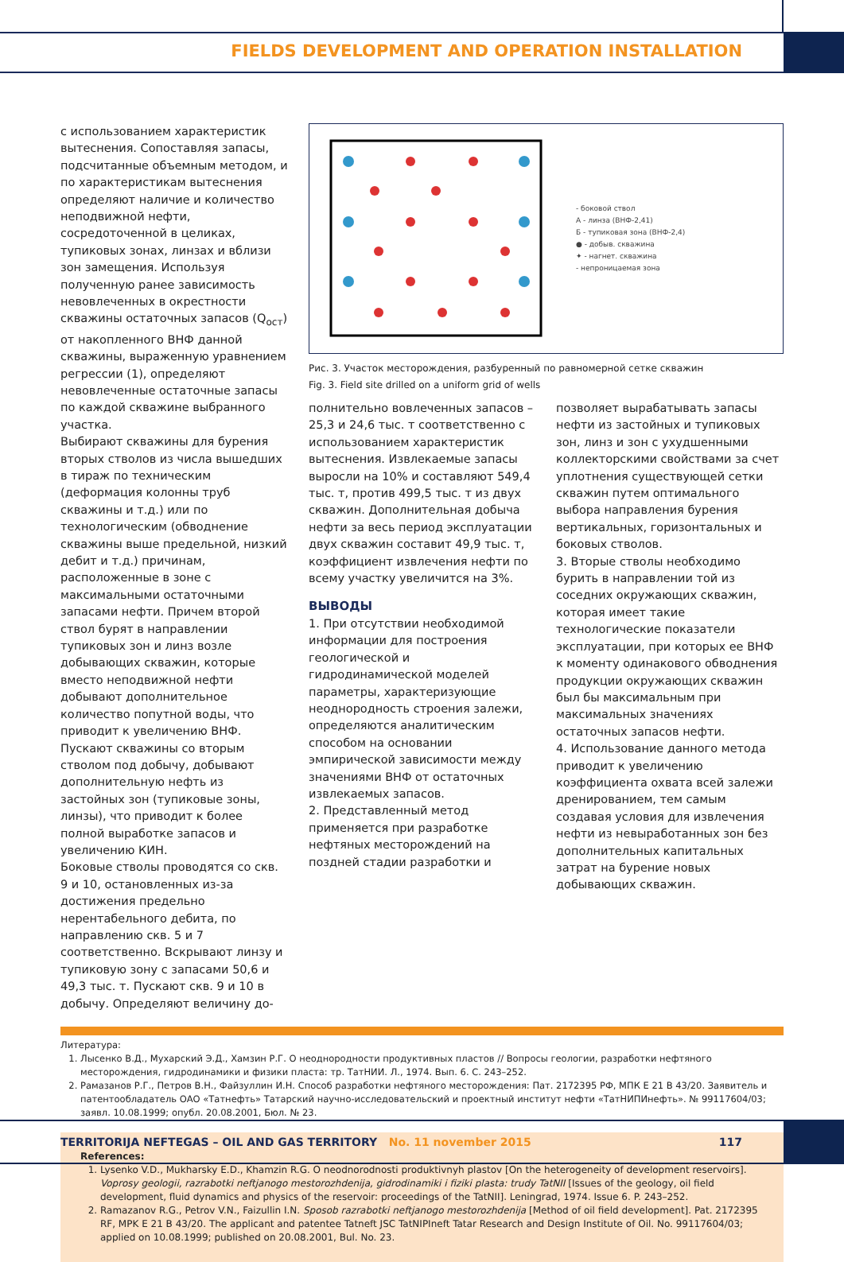FIELDS DEVELOPMENT AND OPERATION INSTALLATION
с использованием характеристик вытеснения. Сопоставляя запасы, подсчитанные объемным методом, и по характеристикам вытеснения определяют наличие и количество неподвижной нефти, сосредоточенной в целиках, тупиковых зонах, линзах и вблизи зон замещения. Используя полученную ранее зависимость невовлеченных в окрестности скважины остаточных запасов (Q<sub>ост</sub>) от накопленного ВНФ данной скважины, выраженную уравнением регрессии (1), определяют невовлеченные остаточные запасы по каждой скважине выбранного участка.
Выбирают скважины для бурения вторых стволов из числа вышедших в тираж по техническим (деформация колонны труб скважины и т.д.) или по технологическим (обводнение скважины выше предельной, низкий дебит и т.д.) причинам, расположенные в зоне с максимальными остаточными запасами нефти. Причем второй ствол бурят в направлении тупиковых зон и линз возле добывающих скважин, которые вместо неподвижной нефти добывают дополнительное количество попутной воды, что приводит к увеличению ВНФ. Пускают скважины со вторым стволом под добычу, добывают дополнительную нефть из застойных зон (тупиковые зоны, линзы), что приводит к более полной выработке запасов и увеличению КИН.
Боковые стволы проводятся со скв. 9 и 10, остановленных из-за достижения предельно нерентабельного дебита, по направлению скв. 5 и 7 соответственно. Вскрывают линзу и тупиковую зону с запасами 50,6 и 49,3 тыс. т. Пускают скв. 9 и 10 в добычу. Определяют величину до-
- боковой ствол
А - линза (ВНФ-2,41)
Б - тупиковая зона (ВНФ-2,4)
● - добыв. скважина
✦ - нагнет. скважина
- непроницаемая зона
Рис. 3. Участок месторождения, разбуренный по равномерной сетке скважин
Fig. 3. Field site drilled on a uniform grid of wells
полнительно вовлеченных запасов – 25,3 и 24,6 тыс. т соответственно с использованием характеристик вытеснения. Извлекаемые запасы выросли на 10% и составляют 549,4 тыс. т, против 499,5 тыс. т из двух скважин. Дополнительная добыча нефти за весь период эксплуатации двух скважин составит 49,9 тыс. т, коэффициент извлечения нефти по всему участку увеличится на 3%.
ВЫВОДЫ
1. При отсутствии необходимой информации для построения геологической и гидродинамической моделей параметры, характеризующие неоднородность строения залежи, определяются аналитическим способом на основании эмпирической зависимости между значениями ВНФ от остаточных извлекаемых запасов.
2. Представленный метод применяется при разработке нефтяных месторождений на поздней стадии разработки и
позволяет вырабатывать запасы нефти из застойных и тупиковых зон, линз и зон с ухудшенными коллекторскими свойствами за счет уплотнения существующей сетки скважин путем оптимального выбора направления бурения вертикальных, горизонтальных и боковых стволов.
3. Вторые стволы необходимо бурить в направлении той из соседних окружающих скважин, которая имеет такие технологические показатели эксплуатации, при которых ее ВНФ к моменту одинакового обводнения продукции окружающих скважин был бы максимальным при максимальных значениях остаточных запасов нефти.
4. Использование данного метода приводит к увеличению коэффициента охвата всей залежи дренированием, тем самым создавая условия для извлечения нефти из невыработанных зон без дополнительных капитальных затрат на бурение новых добывающих скважин.
Литература:
1. Лысенко В.Д., Мухарский Э.Д., Хамзин Р.Г. О неоднородности продуктивных пластов // Вопросы геологии, разработки нефтяного месторождения, гидродинамики и физики пласта: тр. ТатНИИ. Л., 1974. Вып. 6. С. 243–252.
2. Рамазанов Р.Г., Петров В.Н., Файзуллин И.Н. Способ разработки нефтяного месторождения: Пат. 2172395 РФ, МПК Е 21 В 43/20. Заявитель и патентообладатель ОАО «Татнефть» Татарский научно-исследовательский и проектный институт нефти «ТатНИПИнефть». № 99117604/03; заявл. 10.08.1999; опубл. 20.08.2001, Бюл. № 23.
References:
1. Lysenko V.D., Mukharsky E.D., Khamzin R.G. O neodnorodnosti produktivnyh plastov [On the heterogeneity of development reservoirs]. Voprosy geologii, razrabotki neftjanogo mestorozhdenija, gidrodinamiki i fiziki plasta: trudy TatNII [Issues of the geology, oil field development, fluid dynamics and physics of the reservoir: proceedings of the TatNII]. Leningrad, 1974. Issue 6. P. 243–252.
2. Ramazanov R.G., Petrov V.N., Faizullin I.N. Sposob razrabotki neftjanogo mestorozhdenija [Method of oil field development]. Pat. 2172395 RF, MPK E 21 B 43/20. The applicant and patentee Tatneft JSC TatNIPIneft Tatar Research and Design Institute of Oil. No. 99117604/03; applied on 10.08.1999; published on 20.08.2001, Bul. No. 23.
TERRITORIJA NEFTEGAS – OIL AND GAS TERRITORY No. 11 november 2015 117